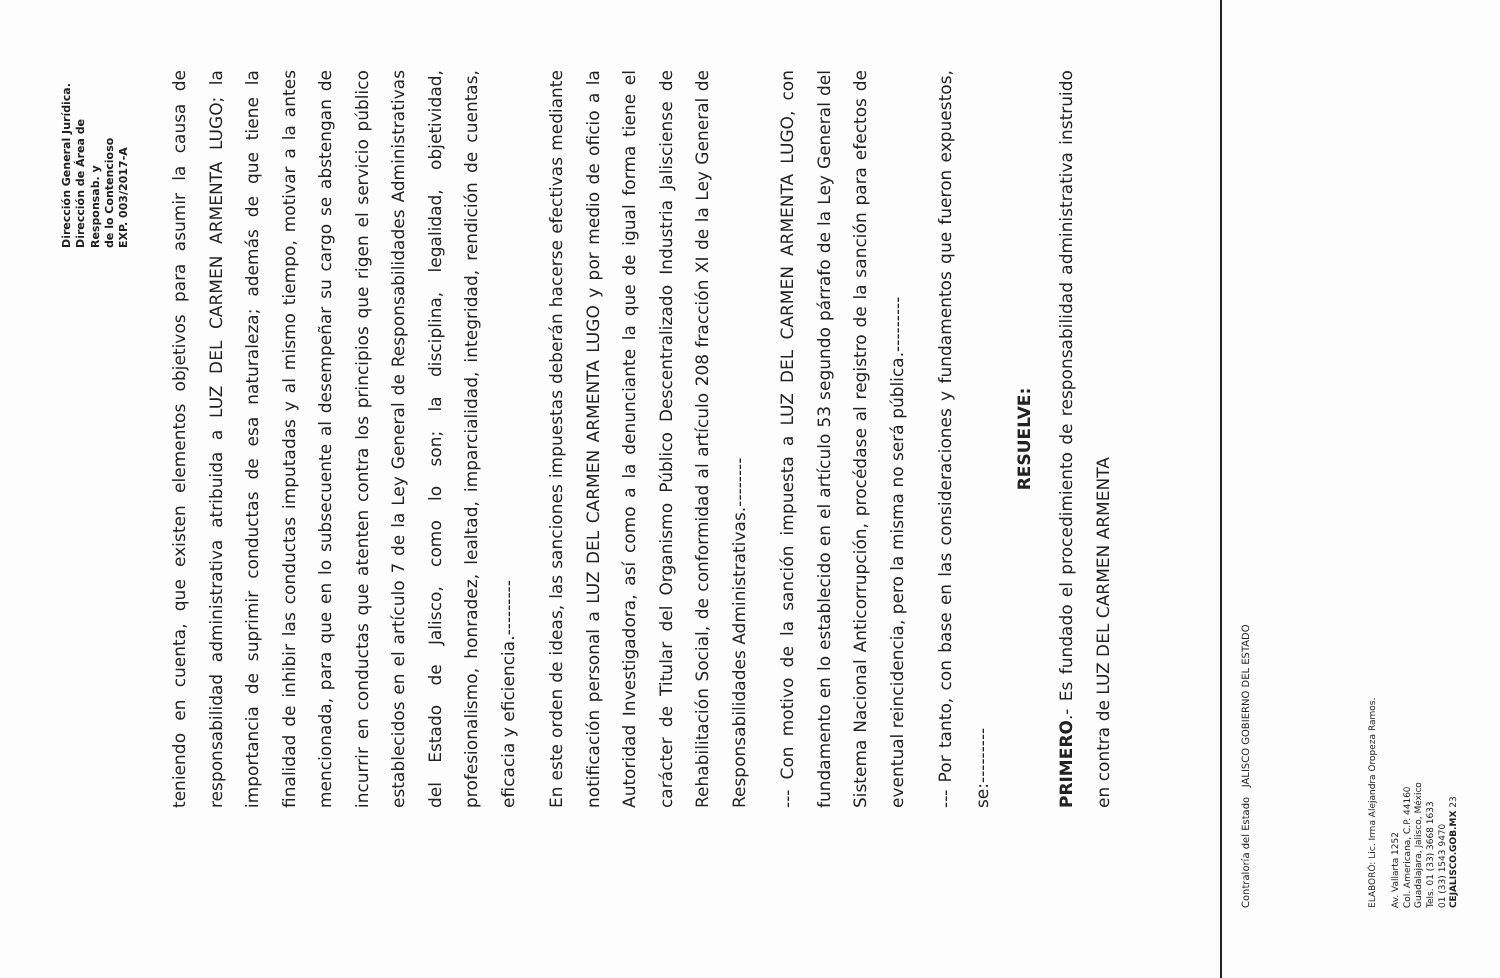Dirección General Jurídica.
Dirección de Área de Responsab. y
de lo Contencioso
EXP. 003/2017-A
teniendo en cuenta, que existen elementos objetivos para asumir la causa de responsabilidad administrativa atribuida a LUZ DEL CARMEN ARMENTA LUGO; la importancia de suprimir conductas de esa naturaleza; además de que tiene la finalidad de inhibir las conductas imputadas y al mismo tiempo, motivar a la antes mencionada, para que en lo subsecuente al desempeñar su cargo se abstengan de incurrir en conductas que atenten contra los principios que rigen el servicio público establecidos en el artículo 7 de la Ley General de Responsabilidades Administrativas del Estado de Jalisco, como lo son; la disciplina, legalidad, objetividad, profesionalismo, honradez, lealtad, imparcialidad, integridad, rendición de cuentas, eficacia y eficiencia.---------
En este orden de ideas, las sanciones impuestas deberán hacerse efectivas mediante notificación personal a LUZ DEL CARMEN ARMENTA LUGO y por medio de oficio a la Autoridad Investigadora, así como a la denunciante la que de igual forma tiene el carácter de Titular del Organismo Público Descentralizado Industria Jalisciense de Rehabilitación Social, de conformidad al artículo 208 fracción XI de la Ley General de Responsabilidades Administrativas.--------
--- Con motivo de la sanción impuesta a LUZ DEL CARMEN ARMENTA LUGO, con fundamento en lo establecido en el artículo 53 segundo párrafo de la Ley General del Sistema Nacional Anticorrupción, procédase al registro de la sanción para efectos de eventual reincidencia, pero la misma no será pública.---------
--- Por tanto, con base en las consideraciones y fundamentos que fueron expuestos, se:---------
RESUELVE:
PRIMERO.- Es fundado el procedimiento de responsabilidad administrativa instruido en contra de LUZ DEL CARMEN ARMENTA
Contraloría del Estado JALISCO GOBIERNO DEL ESTADO
ELABORÓ: Lic. Irma Alejandra Oropeza Ramos.
Av. Vallarta 1252
Col. Americana, C.P. 44160
Guadalajara, Jalisco, México
Tels. 01 (33) 3668 1633
01 (33) 1543 9470
CEJALISCO.GOB.MX 23